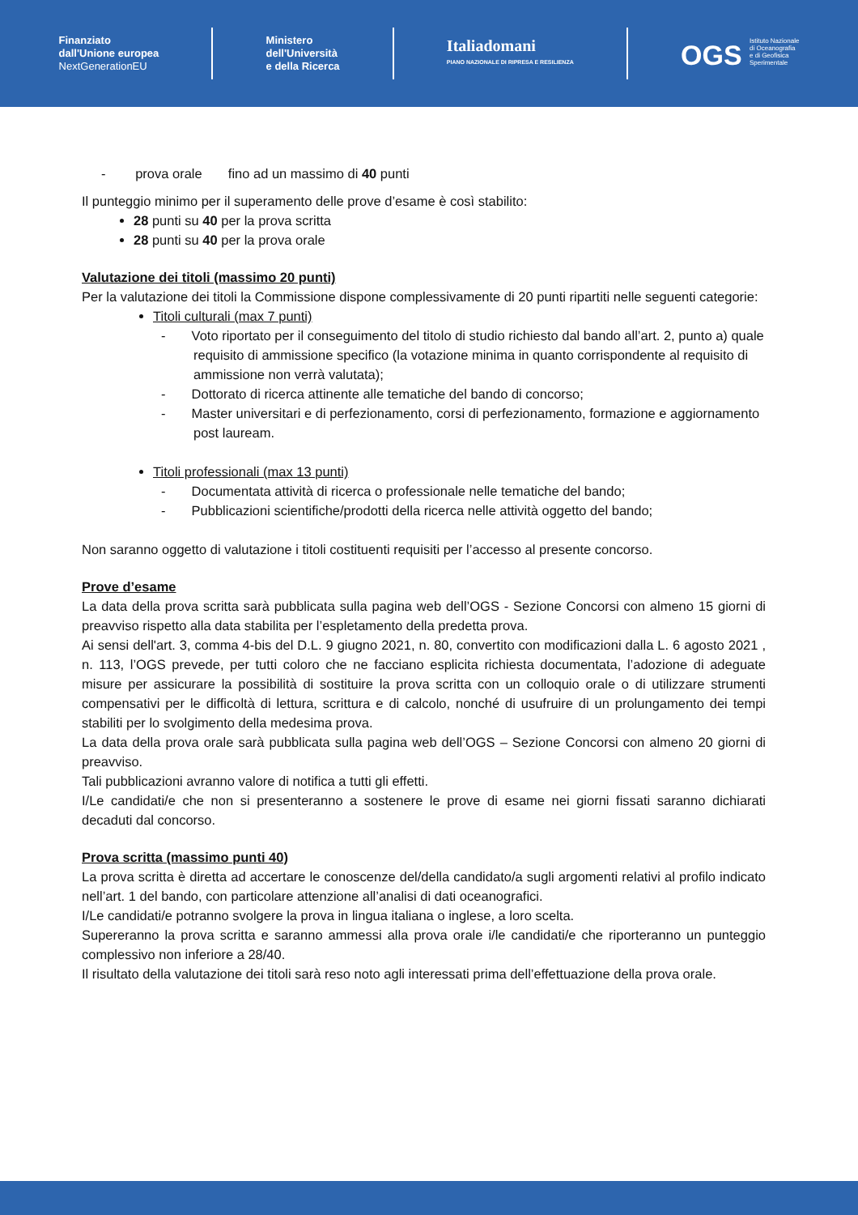Finanziato
dall'Unione europea
NextGenerationEU
Ministero
dell'Università
e della Ricerca
Italiadomani
PIANO NAZIONALE DI RIPRESA E RESILIENZA
OGS Istituto Nazionale
di Oceanografia
e di Geofisica
Sperimentale
- prova orale fino ad un massimo di 40 punti
Il punteggio minimo per il superamento delle prove d’esame è così stabilito:
28 punti su 40 per la prova scritta
28 punti su 40 per la prova orale
Valutazione dei titoli (massimo 20 punti)
Per la valutazione dei titoli la Commissione dispone complessivamente di 20 punti ripartiti nelle seguenti categorie:
Titoli culturali (max 7 punti)
- Voto riportato per il conseguimento del titolo di studio richiesto dal bando all’art. 2, punto a) quale requisito di ammissione specifico (la votazione minima in quanto corrispondente al requisito di ammissione non verrà valutata);
- Dottorato di ricerca attinente alle tematiche del bando di concorso;
- Master universitari e di perfezionamento, corsi di perfezionamento, formazione e aggiornamento post lauream.
Titoli professionali (max 13 punti)
- Documentata attività di ricerca o professionale nelle tematiche del bando;
- Pubblicazioni scientifiche/prodotti della ricerca nelle attività oggetto del bando;
Non saranno oggetto di valutazione i titoli costituenti requisiti per l’accesso al presente concorso.
Prove d’esame
La data della prova scritta sarà pubblicata sulla pagina web dell’OGS - Sezione Concorsi con almeno 15 giorni di preavviso rispetto alla data stabilita per l’espletamento della predetta prova.
Ai sensi dell'art. 3, comma 4-bis del D.L. 9 giugno 2021, n. 80, convertito con modificazioni dalla L. 6 agosto 2021 , n. 113, l’OGS prevede, per tutti coloro che ne facciano esplicita richiesta documentata, l’adozione di adeguate misure per assicurare la possibilità di sostituire la prova scritta con un colloquio orale o di utilizzare strumenti compensativi per le difficoltà di lettura, scrittura e di calcolo, nonché di usufruire di un prolungamento dei tempi stabiliti per lo svolgimento della medesima prova.
La data della prova orale sarà pubblicata sulla pagina web dell’OGS – Sezione Concorsi con almeno 20 giorni di preavviso.
Tali pubblicazioni avranno valore di notifica a tutti gli effetti.
I/Le candidati/e che non si presenteranno a sostenere le prove di esame nei giorni fissati saranno dichiarati decaduti dal concorso.
Prova scritta (massimo punti 40)
La prova scritta è diretta ad accertare le conoscenze del/della candidato/a sugli argomenti relativi al profilo indicato nell’art. 1 del bando, con particolare attenzione all’analisi di dati oceanografici.
I/Le candidati/e potranno svolgere la prova in lingua italiana o inglese, a loro scelta.
Supereranno la prova scritta e saranno ammessi alla prova orale i/le candidati/e che riporteranno un punteggio complessivo non inferiore a 28/40.
Il risultato della valutazione dei titoli sarà reso noto agli interessati prima dell’effettuazione della prova orale.